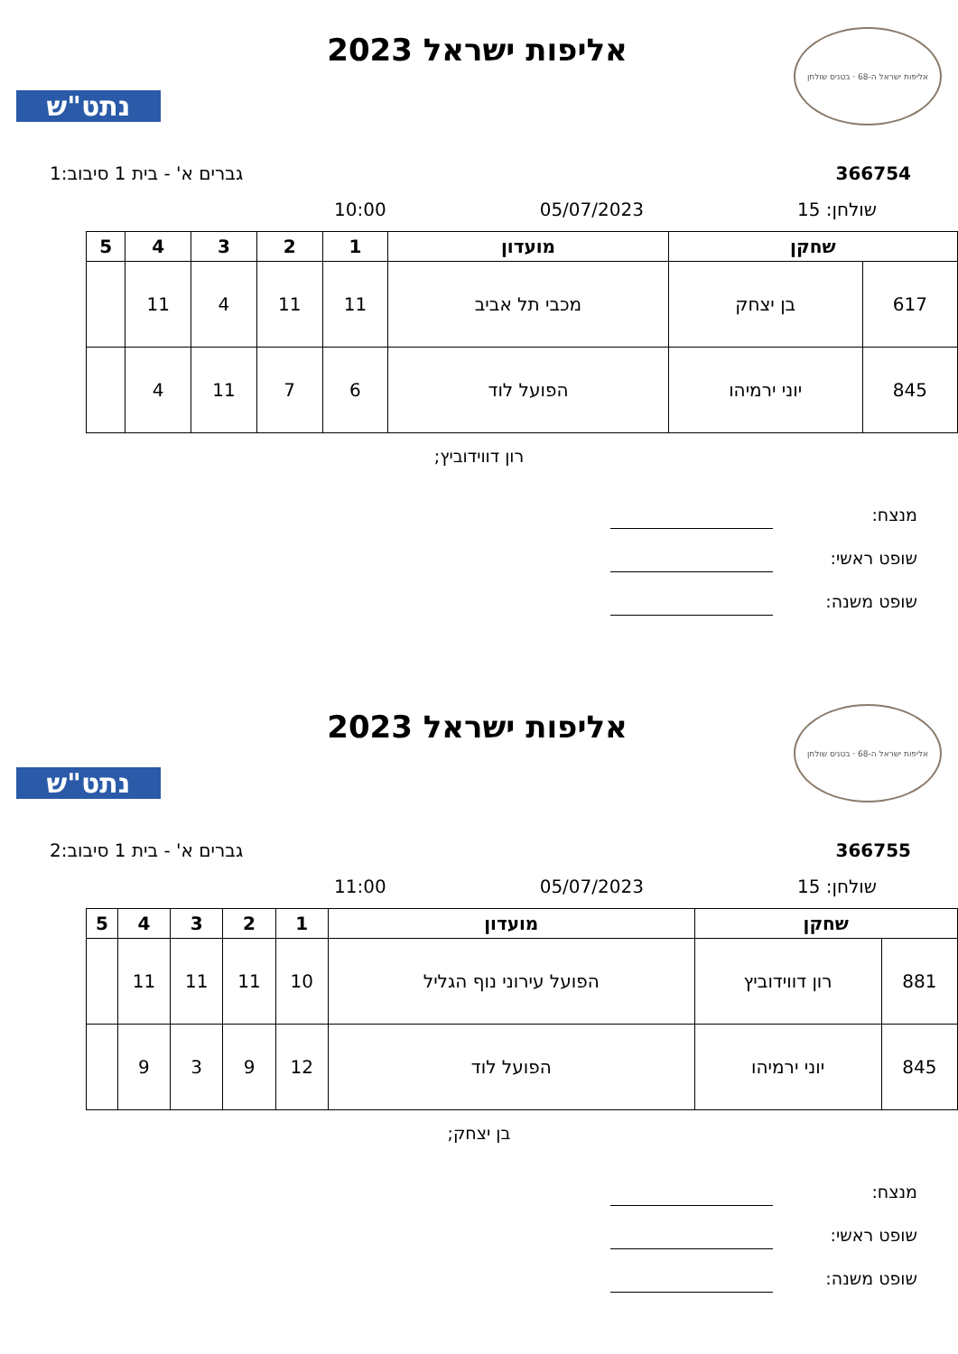אליפות ישראל ה-68 · בטניס שולחן
אליפות ישראל 2023
נתט"ש
366754 גברים א' - בית 1 סיבוב:1
שולחן: 15 05/07/2023 10:00
| שחקן | | מועדון | 1 | 2 | 3 | 4 | 5 |
| --- | --- | --- | --- | --- | --- | --- | --- |
| 617 | בן יצחק | מכבי תל אביב | 11 | 11 | 4 | 11 | |
| 845 | יוני ירמיהו | הפועל לוד | 6 | 7 | 11 | 4 | |
רון דווידוביץ;
מנצח:
שופט ראשי:
שופט משנה:
אליפות ישראל ה-68 · בטניס שולחן
אליפות ישראל 2023
נתט"ש
366755 גברים א' - בית 1 סיבוב:2
שולחן: 15 05/07/2023 11:00
| שחקן | | מועדון | 1 | 2 | 3 | 4 | 5 |
| --- | --- | --- | --- | --- | --- | --- | --- |
| 881 | רון דווידוביץ | הפועל עירוני נוף הגליל | 10 | 11 | 11 | 11 | |
| 845 | יוני ירמיהו | הפועל לוד | 12 | 9 | 3 | 9 | |
בן יצחק;
מנצח:
שופט ראשי:
שופט משנה: